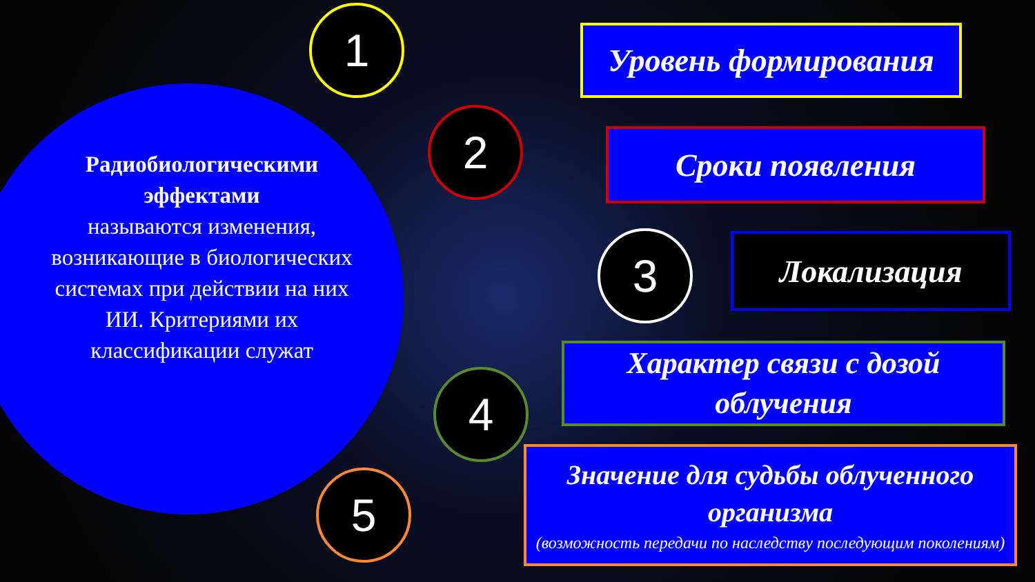Радиобиологическими эффектами
называются изменения, возникающие в биологических системах при действии на них ИИ. Критериями их классификации служат
1 Уровень формирования
2 Сроки появления
3 Локализация
4
Характер связи с дозой облучения
5
Значение для судьбы облученного организма
(возможность передачи по наследству последующим поколениям)